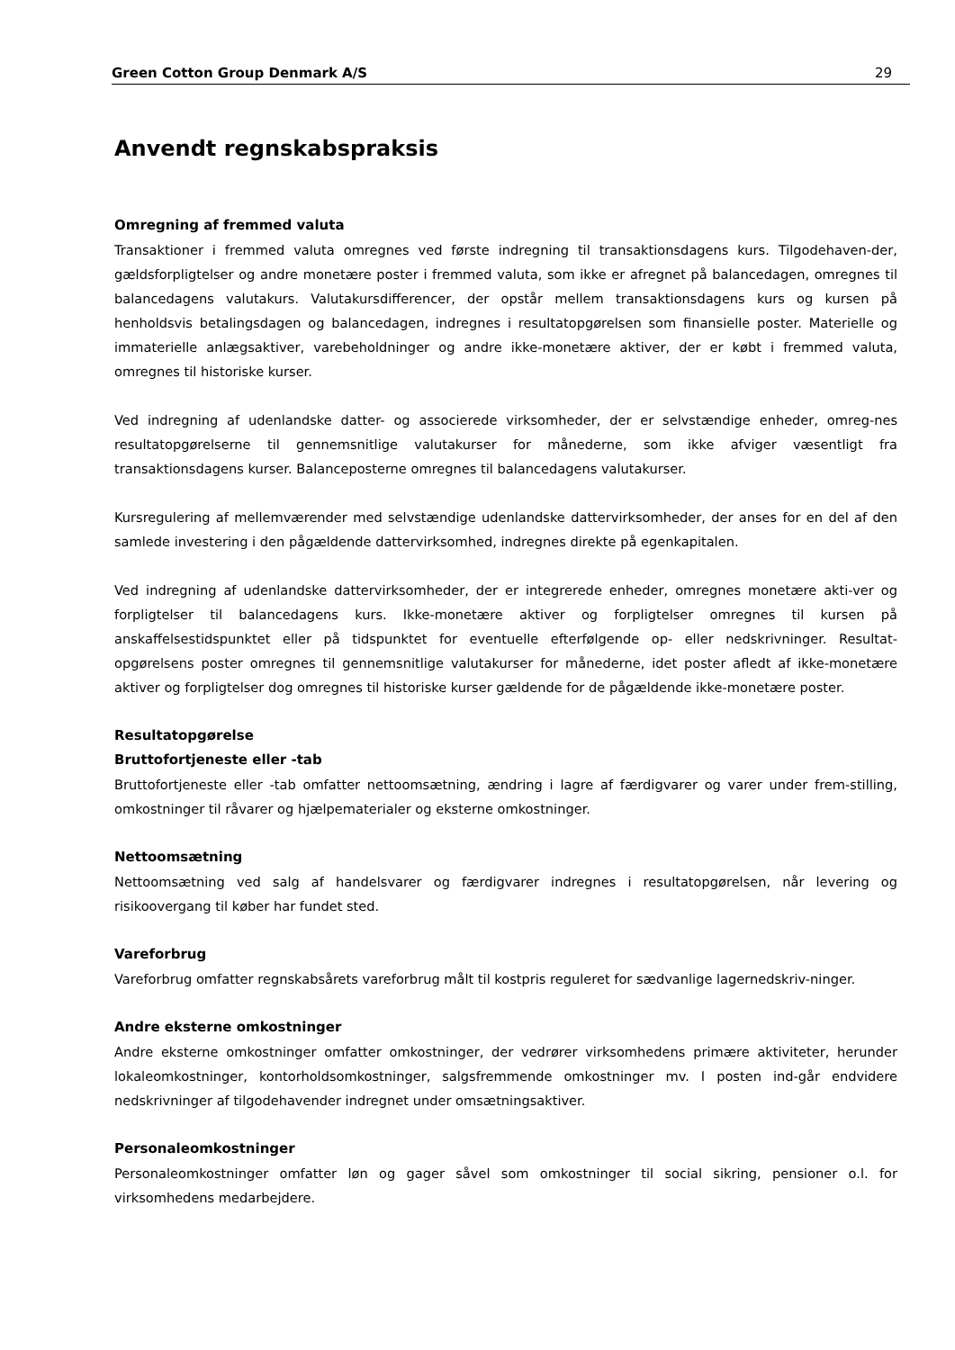Green Cotton Group Denmark A/S 29
Anvendt regnskabspraksis
Omregning af fremmed valuta
Transaktioner i fremmed valuta omregnes ved første indregning til transaktionsdagens kurs. Tilgodehaven-der, gældsforpligtelser og andre monetære poster i fremmed valuta, som ikke er afregnet på balancedagen, omregnes til balancedagens valutakurs. Valutakursdifferencer, der opstår mellem transaktionsdagens kurs og kursen på henholdsvis betalingsdagen og balancedagen, indregnes i resultatopgørelsen som finansielle poster. Materielle og immaterielle anlægsaktiver, varebeholdninger og andre ikke-monetære aktiver, der er købt i fremmed valuta, omregnes til historiske kurser.
Ved indregning af udenlandske datter- og associerede virksomheder, der er selvstændige enheder, omreg-nes resultatopgørelserne til gennemsnitlige valutakurser for månederne, som ikke afviger væsentligt fra transaktionsdagens kurser. Balanceposterne omregnes til balancedagens valutakurser.
Kursregulering af mellemværender med selvstændige udenlandske dattervirksomheder, der anses for en del af den samlede investering i den pågældende dattervirksomhed, indregnes direkte på egenkapitalen.
Ved indregning af udenlandske dattervirksomheder, der er integrerede enheder, omregnes monetære akti-ver og forpligtelser til balancedagens kurs. Ikke-monetære aktiver og forpligtelser omregnes til kursen på anskaffelsestidspunktet eller på tidspunktet for eventuelle efterfølgende op- eller nedskrivninger. Resultat-opgørelsens poster omregnes til gennemsnitlige valutakurser for månederne, idet poster afledt af ikke-monetære aktiver og forpligtelser dog omregnes til historiske kurser gældende for de pågældende ikke-monetære poster.
Resultatopgørelse
Bruttofortjeneste eller -tab
Bruttofortjeneste eller -tab omfatter nettoomsætning, ændring i lagre af færdigvarer og varer under frem-stilling, omkostninger til råvarer og hjælpematerialer og eksterne omkostninger.
Nettoomsætning
Nettoomsætning ved salg af handelsvarer og færdigvarer indregnes i resultatopgørelsen, når levering og risikoovergang til køber har fundet sted.
Vareforbrug
Vareforbrug omfatter regnskabsårets vareforbrug målt til kostpris reguleret for sædvanlige lagernedskriv-ninger.
Andre eksterne omkostninger
Andre eksterne omkostninger omfatter omkostninger, der vedrører virksomhedens primære aktiviteter, herunder lokaleomkostninger, kontorholdsomkostninger, salgsfremmende omkostninger mv. I posten ind-går endvidere nedskrivninger af tilgodehavender indregnet under omsætningsaktiver.
Personaleomkostninger
Personaleomkostninger omfatter løn og gager såvel som omkostninger til social sikring, pensioner o.l. for virksomhedens medarbejdere.